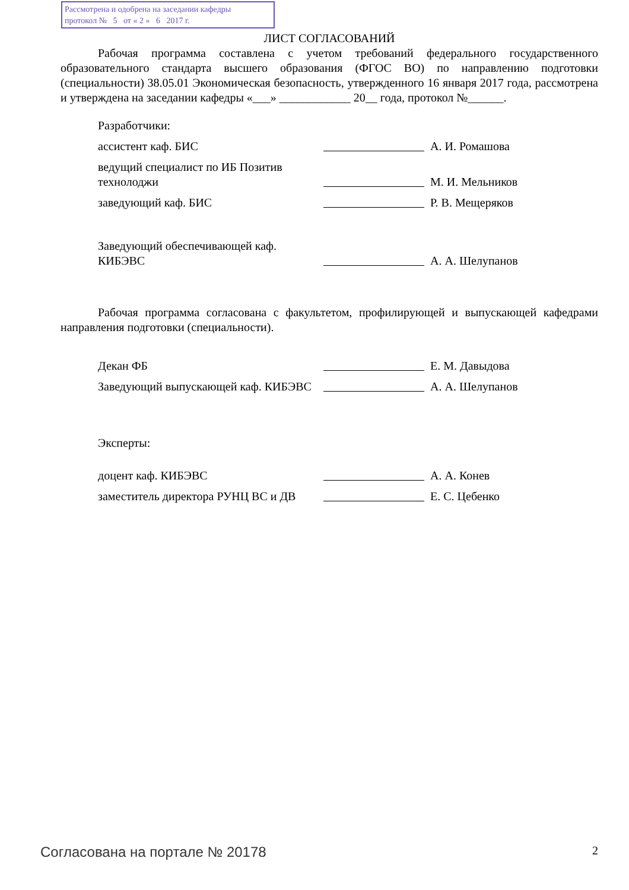Рассмотрена и одобрена на заседании кафедры
протокол № 5 от « 2 » 6 2017 г.
ЛИСТ СОГЛАСОВАНИЙ
Рабочая программа составлена с учетом требований федерального государственного образовательного стандарта высшего образования (ФГОС ВО) по направлению подготовки (специальности) 38.05.01 Экономическая безопасность, утвержденного 16 января 2017 года, рассмотрена и утверждена на заседании кафедры «___» ____________ 20__ года, протокол №______.
Разработчики:
ассистент каф. БИС
А. И. Ромашова
ведущий специалист по ИБ Позитив технолоджи
М. И. Мельников
заведующий каф. БИС
Р. В. Мещеряков
Заведующий обеспечивающей каф. КИБЭВС
А. А. Шелупанов
Рабочая программа согласована с факультетом, профилирующей и выпускающей кафедрами направления подготовки (специальности).
Декан ФБ
Е. М. Давыдова
Заведующий выпускающей каф. КИБЭВС
А. А. Шелупанов
Эксперты:
доцент каф. КИБЭВС
А. А. Конев
заместитель директора РУНЦ ВС и ДВ
Е. С. Цебенко
Согласована на портале № 20178 2